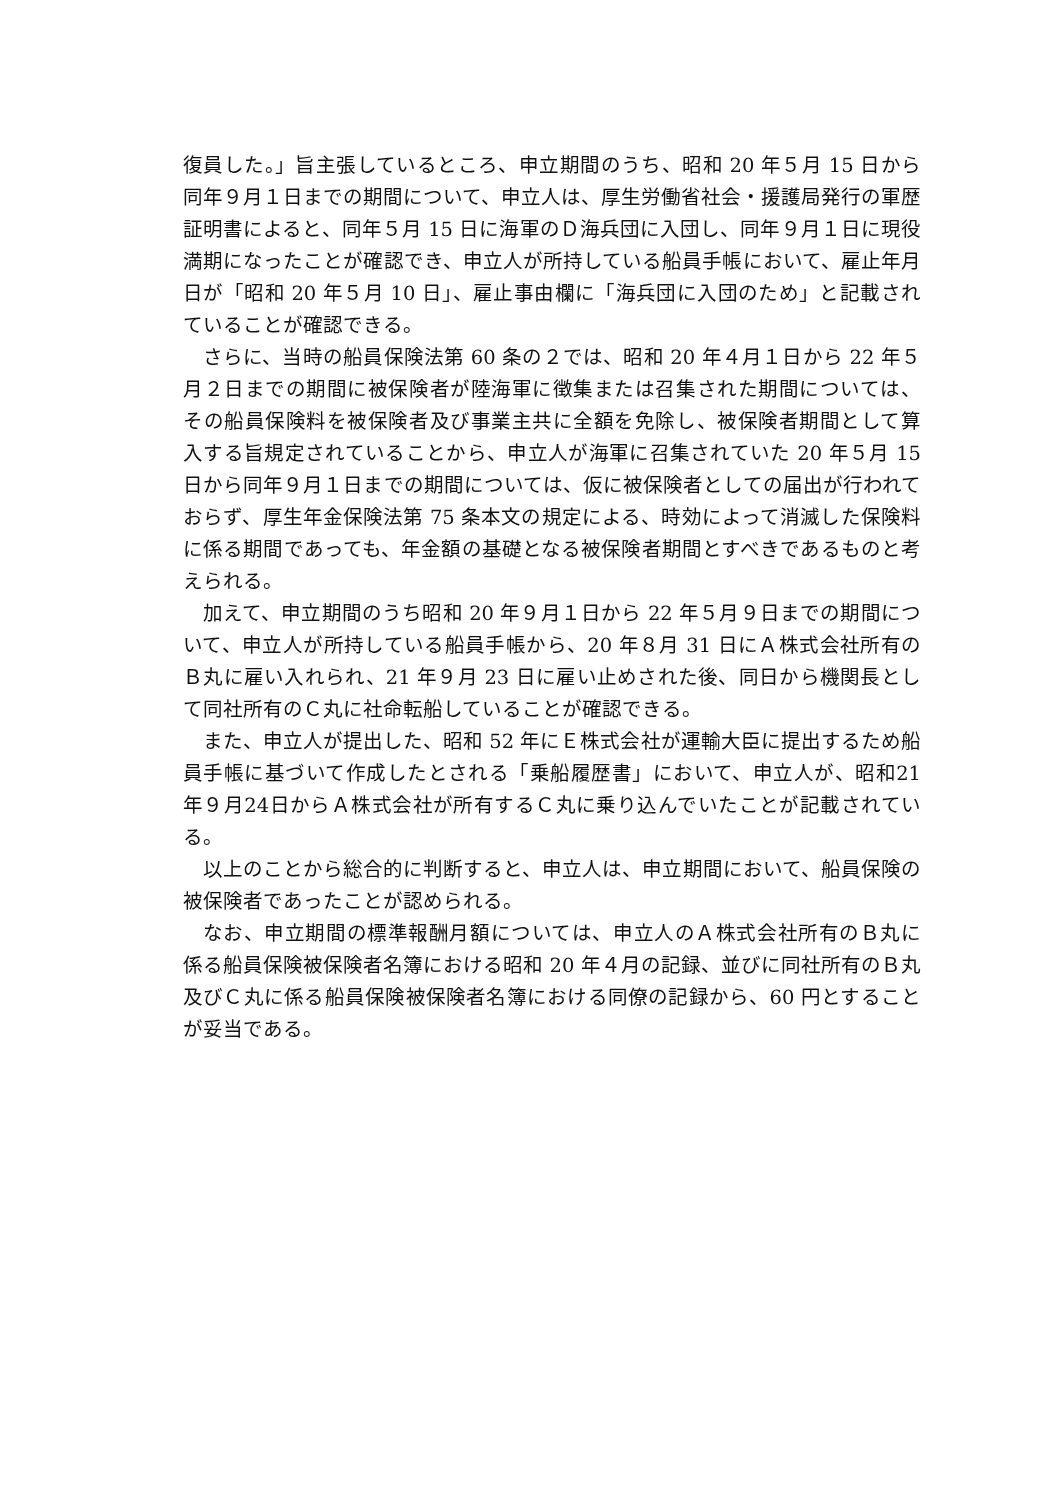復員した。」旨主張しているところ、申立期間のうち、昭和 20 年５月 15 日から同年９月１日までの期間について、申立人は、厚生労働省社会・援護局発行の軍歴証明書によると、同年５月 15 日に海軍のＤ海兵団に入団し、同年９月１日に現役満期になったことが確認でき、申立人が所持している船員手帳において、雇止年月日が「昭和 20 年５月 10 日」、雇止事由欄に「海兵団に入団のため」と記載されていることが確認できる。
さらに、当時の船員保険法第 60 条の２では、昭和 20 年４月１日から 22 年５月２日までの期間に被保険者が陸海軍に徴集または召集された期間については、その船員保険料を被保険者及び事業主共に全額を免除し、被保険者期間として算入する旨規定されていることから、申立人が海軍に召集されていた 20 年５月 15 日から同年９月１日までの期間については、仮に被保険者としての届出が行われておらず、厚生年金保険法第 75 条本文の規定による、時効によって消滅した保険料に係る期間であっても、年金額の基礎となる被保険者期間とすべきであるものと考えられる。
加えて、申立期間のうち昭和 20 年９月１日から 22 年５月９日までの期間について、申立人が所持している船員手帳から、20 年８月 31 日にＡ株式会社所有のＢ丸に雇い入れられ、21 年９月 23 日に雇い止めされた後、同日から機関長として同社所有のＣ丸に社命転船していることが確認できる。
また、申立人が提出した、昭和 52 年にＥ株式会社が運輸大臣に提出するため船員手帳に基づいて作成したとされる「乗船履歴書」において、申立人が、昭和21年９月24日からＡ株式会社が所有するＣ丸に乗り込んでいたことが記載されている。
以上のことから総合的に判断すると、申立人は、申立期間において、船員保険の被保険者であったことが認められる。
なお、申立期間の標準報酬月額については、申立人のＡ株式会社所有のＢ丸に係る船員保険被保険者名簿における昭和 20 年４月の記録、並びに同社所有のＢ丸及びＣ丸に係る船員保険被保険者名簿における同僚の記録から、60 円とすることが妥当である。